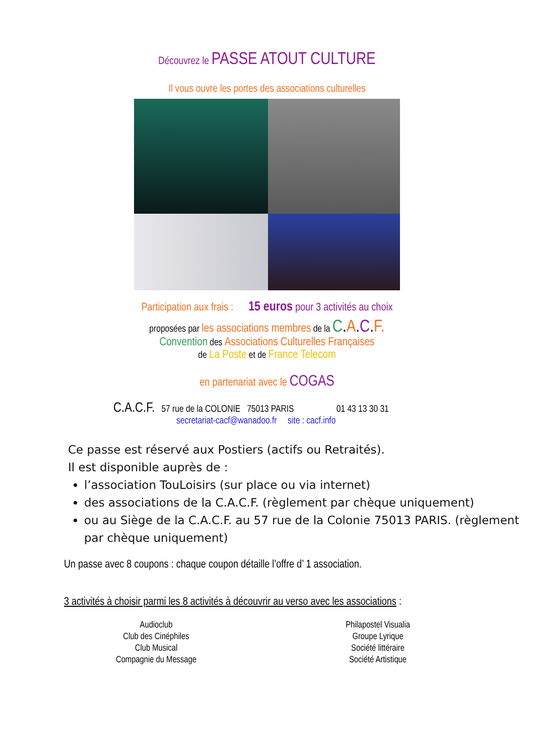Découvrez le PASSE ATOUT CULTURE
Il vous ouvre les portes des associations culturelles
Participation aux frais : 15 euros pour 3 activités au choix
proposées par les associations membres de la C.A.C.F.
Convention des Associations Culturelles Françaises
de La Poste et de France Telecom
en partenariat avec le COGAS
C.A.C.F. 57 rue de la COLONIE 75013 PARIS 01 43 13 30 31
secretariat-cacf@wanadoo.fr site : cacf.info
Ce passe est réservé aux Postiers (actifs ou Retraités).
Il est disponible auprès de :
l’association TouLoisirs (sur place ou via internet)
des associations de la C.A.C.F. (règlement par chèque uniquement)
ou au Siège de la C.A.C.F. au 57 rue de la Colonie 75013 PARIS. (règlement par chèque uniquement)
Un passe avec 8 coupons : chaque coupon détaille l’offre d’ 1 association.
3 activités à choisir parmi les 8 activités à découvrir au verso avec les associations :
Audioclub
Club des Cinéphiles
Club Musical
Compagnie du Message
Philapostel Visualia
Groupe Lyrique
Société littéraire
Société Artistique